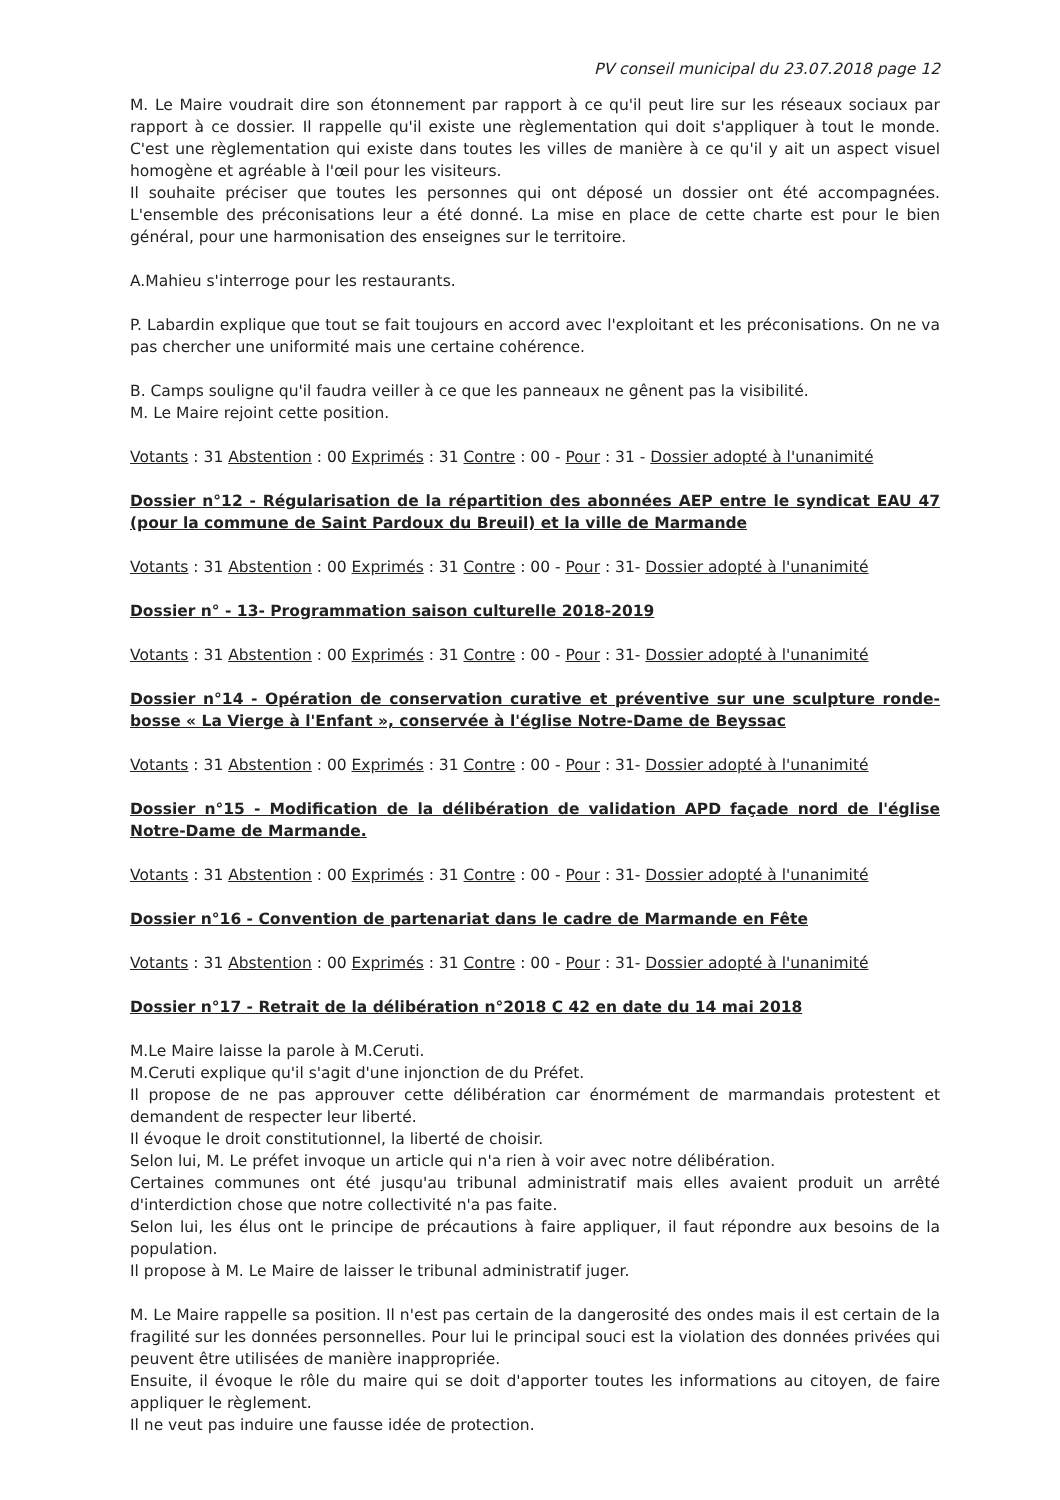PV conseil municipal du 23.07.2018 page 12
M. Le Maire voudrait dire son étonnement par rapport à ce qu'il peut lire sur les réseaux sociaux par rapport à ce dossier. Il rappelle qu'il existe une règlementation qui doit s'appliquer à tout le monde. C'est une règlementation qui existe dans toutes les villes de manière à ce qu'il y ait un aspect visuel homogène et agréable à l'œil pour les visiteurs.
Il souhaite préciser que toutes les personnes qui ont déposé un dossier ont été accompagnées. L'ensemble des préconisations leur a été donné. La mise en place de cette charte est pour le bien général, pour une harmonisation des enseignes sur le territoire.
A.Mahieu s'interroge pour les restaurants.
P. Labardin explique que tout se fait toujours en accord avec l'exploitant et les préconisations. On ne va pas chercher une uniformité mais une certaine cohérence.
B. Camps souligne qu'il faudra veiller à ce que les panneaux ne gênent pas la visibilité.
M. Le Maire rejoint cette position.
Votants : 31 Abstention : 00 Exprimés : 31 Contre : 00 - Pour : 31 - Dossier adopté à l'unanimité
Dossier n°12 - Régularisation de la répartition des abonnées AEP entre le syndicat EAU 47 (pour la commune de Saint Pardoux du Breuil) et la ville de Marmande
Votants : 31 Abstention : 00 Exprimés : 31 Contre : 00 - Pour : 31- Dossier adopté à l'unanimité
Dossier n° - 13- Programmation saison culturelle 2018-2019
Votants : 31 Abstention : 00 Exprimés : 31 Contre : 00 - Pour : 31- Dossier adopté à l'unanimité
Dossier n°14 - Opération de conservation curative et préventive sur une sculpture ronde-bosse « La Vierge à l'Enfant », conservée à l'église Notre-Dame de Beyssac
Votants : 31 Abstention : 00 Exprimés : 31 Contre : 00 - Pour : 31- Dossier adopté à l'unanimité
Dossier n°15 - Modification de la délibération de validation APD façade nord de l'église Notre-Dame de Marmande.
Votants : 31 Abstention : 00 Exprimés : 31 Contre : 00 - Pour : 31- Dossier adopté à l'unanimité
Dossier n°16 - Convention de partenariat dans le cadre de Marmande en Fête
Votants : 31 Abstention : 00 Exprimés : 31 Contre : 00 - Pour : 31- Dossier adopté à l'unanimité
Dossier n°17 - Retrait de la délibération n°2018 C 42 en date du 14 mai 2018
M.Le Maire laisse la parole à M.Ceruti.
M.Ceruti explique qu'il s'agit d'une injonction de du Préfet.
Il propose de ne pas approuver cette délibération car énormément de marmandais protestent et demandent de respecter leur liberté.
Il évoque le droit constitutionnel, la liberté de choisir.
Selon lui, M. Le préfet invoque un article qui n'a rien à voir avec notre délibération.
Certaines communes ont été jusqu'au tribunal administratif mais elles avaient produit un arrêté d'interdiction chose que notre collectivité n'a pas faite.
Selon lui, les élus ont le principe de précautions à faire appliquer, il faut répondre aux besoins de la population.
Il propose à M. Le Maire de laisser le tribunal administratif juger.
M. Le Maire rappelle sa position. Il n'est pas certain de la dangerosité des ondes mais il est certain de la fragilité sur les données personnelles. Pour lui le principal souci est la violation des données privées qui peuvent être utilisées de manière inappropriée.
Ensuite, il évoque le rôle du maire qui se doit d'apporter toutes les informations au citoyen, de faire appliquer le règlement.
Il ne veut pas induire une fausse idée de protection.